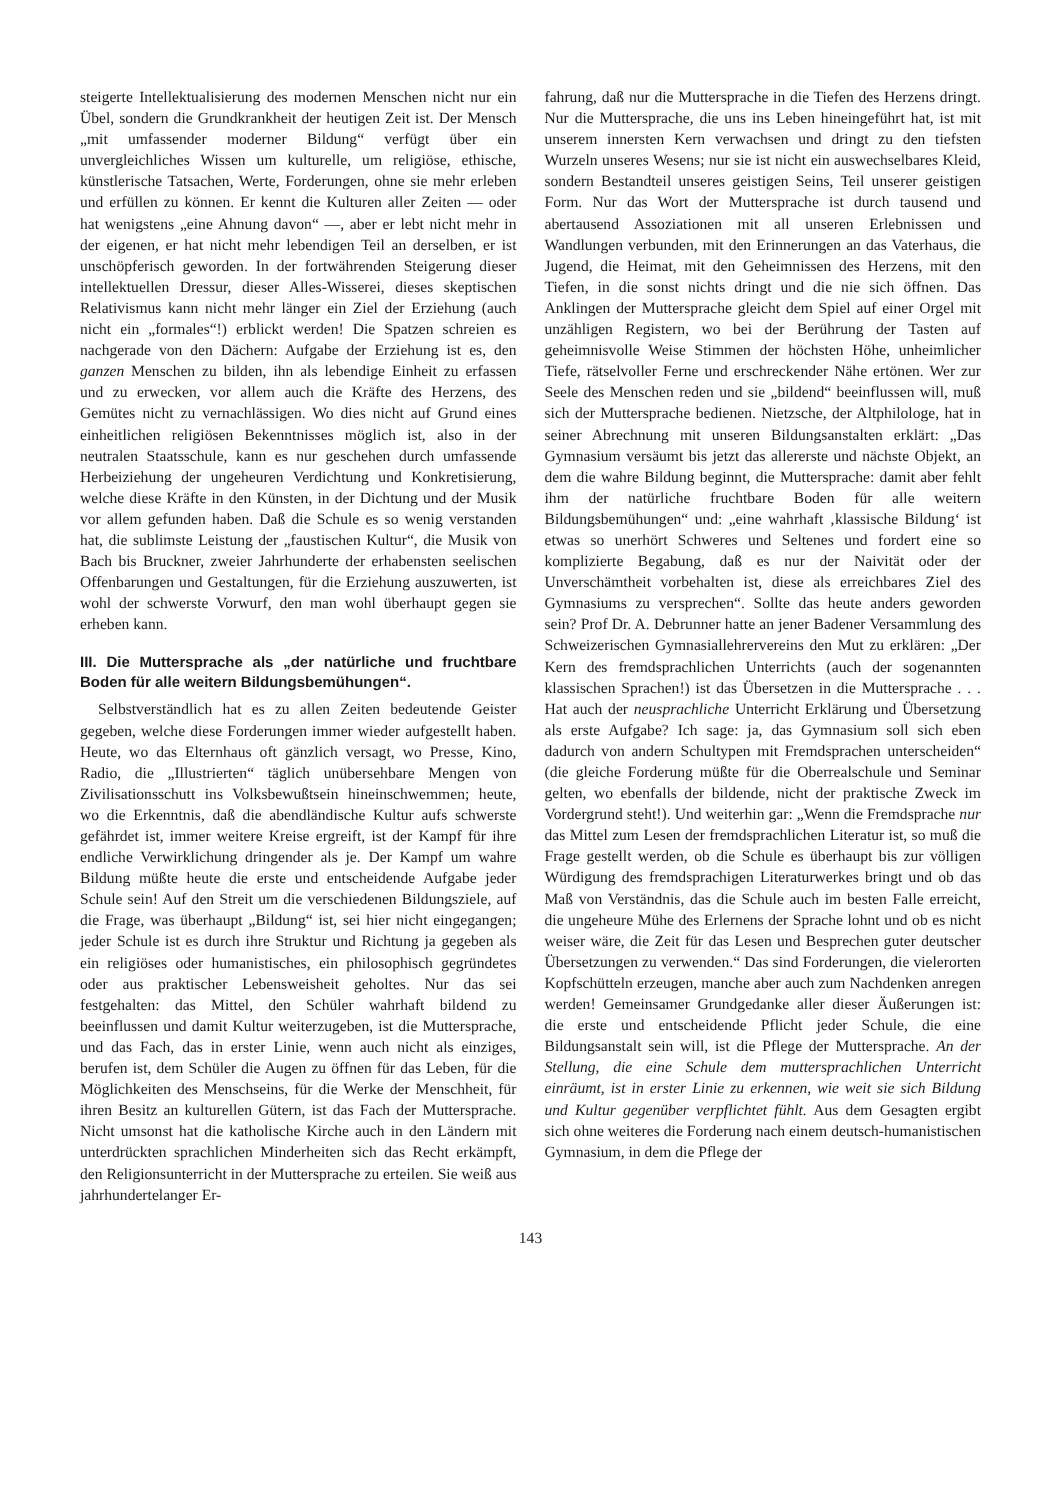steigerte Intellektualisierung des modernen Menschen nicht nur ein Übel, sondern die Grundkrankheit der heutigen Zeit ist. Der Mensch „mit umfassender moderner Bildung“ verfügt über ein unvergleichliches Wissen um kulturelle, um religiöse, ethische, künstlerische Tatsachen, Werte, Forderungen, ohne sie mehr erleben und erfüllen zu können. Er kennt die Kulturen aller Zeiten — oder hat wenigstens „eine Ahnung davon“ —, aber er lebt nicht mehr in der eigenen, er hat nicht mehr lebendigen Teil an derselben, er ist unschöpferisch geworden. In der fortwährenden Steigerung dieser intellektuellen Dressur, dieser Alles-Wisserei, dieses skeptischen Relativismus kann nicht mehr länger ein Ziel der Erziehung (auch nicht ein „formales“!) erblickt werden! Die Spatzen schreien es nachgerade von den Dächern: Aufgabe der Erziehung ist es, den ganzen Menschen zu bilden, ihn als lebendige Einheit zu erfassen und zu erwecken, vor allem auch die Kräfte des Herzens, des Gemütes nicht zu vernachlässigen. Wo dies nicht auf Grund eines einheitlichen religiösen Bekenntnisses möglich ist, also in der neutralen Staatsschule, kann es nur geschehen durch umfassende Herbeiziehung der ungeheuren Verdichtung und Konkretisierung, welche diese Kräfte in den Künsten, in der Dichtung und der Musik vor allem gefunden haben. Daß die Schule es so wenig verstanden hat, die sublimste Leistung der „faustischen Kultur“, die Musik von Bach bis Bruckner, zweier Jahrhunderte der erhabensten seelischen Offenbarungen und Gestaltungen, für die Erziehung auszuwerten, ist wohl der schwerste Vorwurf, den man wohl überhaupt gegen sie erheben kann.
III. Die Muttersprache als „der natürliche und fruchtbare Boden für alle weitern Bildungsbemühungen“.
Selbstverständlich hat es zu allen Zeiten bedeutende Geister gegeben, welche diese Forderungen immer wieder aufgestellt haben. Heute, wo das Elternhaus oft gänzlich versagt, wo Presse, Kino, Radio, die „Illustrierten“ täglich unübersehbare Mengen von Zivilisationsschutt ins Volksbewußtsein hineinschwemmen; heute, wo die Erkenntnis, daß die abendländische Kultur aufs schwerste gefährdet ist, immer weitere Kreise ergreift, ist der Kampf für ihre endliche Verwirklichung dringender als je. Der Kampf um wahre Bildung müßte heute die erste und entscheidende Aufgabe jeder Schule sein! Auf den Streit um die verschiedenen Bildungsziele, auf die Frage, was überhaupt „Bildung“ ist, sei hier nicht eingegangen; jeder Schule ist es durch ihre Struktur und Richtung ja gegeben als ein religiöses oder humanistisches, ein philosophisch gegründetes oder aus praktischer Lebensweisheit geholtes. Nur das sei festgehalten: das Mittel, den Schüler wahrhaft bildend zu beeinflussen und damit Kultur weiterzugeben, ist die Muttersprache, und das Fach, das in erster Linie, wenn auch nicht als einziges, berufen ist, dem Schüler die Augen zu öffnen für das Leben, für die Möglichkeiten des Menschseins, für die Werke der Menschheit, für ihren Besitz an kulturellen Gütern, ist das Fach der Muttersprache. Nicht umsonst hat die katholische Kirche auch in den Ländern mit unterdrückten sprachlichen Minderheiten sich das Recht erkämpft, den Religionsunterricht in der Muttersprache zu erteilen. Sie weiß aus jahrhundertelanger Er-
fahrung, daß nur die Muttersprache in die Tiefen des Herzens dringt. Nur die Muttersprache, die uns ins Leben hineingeführt hat, ist mit unserem innersten Kern verwachsen und dringt zu den tiefsten Wurzeln unseres Wesens; nur sie ist nicht ein auswechselbares Kleid, sondern Bestandteil unseres geistigen Seins, Teil unserer geistigen Form. Nur das Wort der Muttersprache ist durch tausend und abertausend Assoziationen mit all unseren Erlebnissen und Wandlungen verbunden, mit den Erinnerungen an das Vaterhaus, die Jugend, die Heimat, mit den Geheimnissen des Herzens, mit den Tiefen, in die sonst nichts dringt und die nie sich öffnen. Das Anklingen der Muttersprache gleicht dem Spiel auf einer Orgel mit unzähligen Registern, wo bei der Berührung der Tasten auf geheimnisvolle Weise Stimmen der höchsten Höhe, unheimlicher Tiefe, rätselvoller Ferne und erschreckender Nähe ertönen. Wer zur Seele des Menschen reden und sie „bildend“ beeinflussen will, muß sich der Muttersprache bedienen. Nietzsche, der Altphilologe, hat in seiner Abrechnung mit unseren Bildungsanstalten erklärt: „Das Gymnasium versäumt bis jetzt das allererste und nächste Objekt, an dem die wahre Bildung beginnt, die Muttersprache: damit aber fehlt ihm der natürliche fruchtbare Boden für alle weitern Bildungsbemühungen“ und: „eine wahrhaft ‚klassische Bildung‘ ist etwas so unerhört Schweres und Seltenes und fordert eine so komplizierte Begabung, daß es nur der Naivität oder der Unverschämtheit vorbehalten ist, diese als erreichbares Ziel des Gymnasiums zu versprechen“. Sollte das heute anders geworden sein? Prof Dr. A. Debrunner hatte an jener Badener Versammlung des Schweizerischen Gymnasiallehrervereins den Mut zu erklären: „Der Kern des fremdsprachlichen Unterrichts (auch der sogenannten klassischen Sprachen!) ist das Übersetzen in die Muttersprache . . . Hat auch der neusprachliche Unterricht Erklärung und Übersetzung als erste Aufgabe? Ich sage: ja, das Gymnasium soll sich eben dadurch von andern Schultypen mit Fremdsprachen unterscheiden“ (die gleiche Forderung müßte für die Oberrealschule und Seminar gelten, wo ebenfalls der bildende, nicht der praktische Zweck im Vordergrund steht!). Und weiterhin gar: „Wenn die Fremdsprache nur das Mittel zum Lesen der fremdsprachlichen Literatur ist, so muß die Frage gestellt werden, ob die Schule es überhaupt bis zur völligen Würdigung des fremdsprachigen Literaturwerkes bringt und ob das Maß von Verständnis, das die Schule auch im besten Falle erreicht, die ungeheure Mühe des Erlernens der Sprache lohnt und ob es nicht weiser wäre, die Zeit für das Lesen und Besprechen guter deutscher Übersetzungen zu verwenden.“ Das sind Forderungen, die vielerorten Kopfschütteln erzeugen, manche aber auch zum Nachdenken anregen werden! Gemeinsamer Grundgedanke aller dieser Äußerungen ist: die erste und entscheidende Pflicht jeder Schule, die eine Bildungsanstalt sein will, ist die Pflege der Muttersprache. An der Stellung, die eine Schule dem muttersprachlichen Unterricht einräumt, ist in erster Linie zu erkennen, wie weit sie sich Bildung und Kultur gegenüber verpflichtet fühlt. Aus dem Gesagten ergibt sich ohne weiteres die Forderung nach einem deutsch-humanistischen Gymnasium, in dem die Pflege der
143